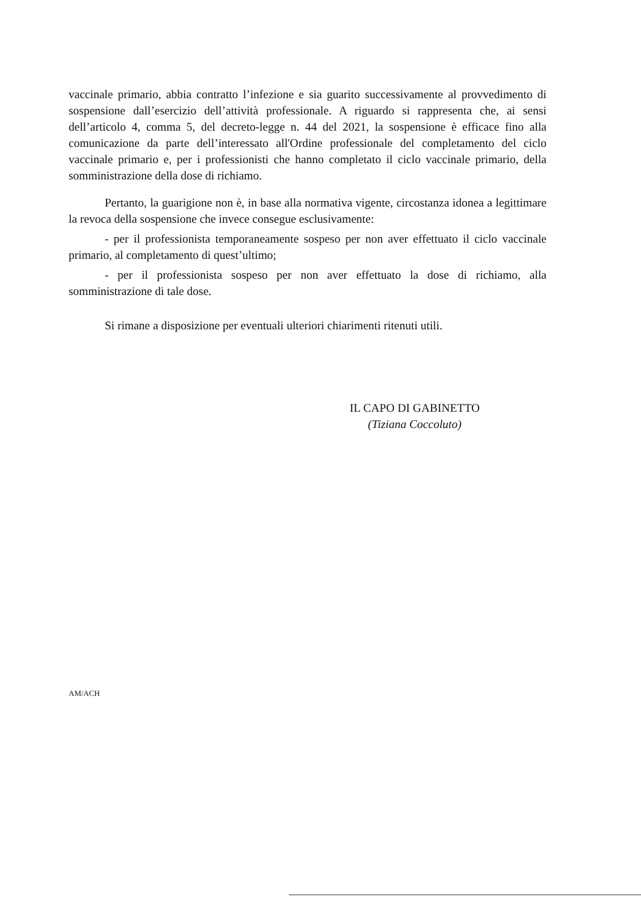vaccinale primario, abbia contratto l’infezione e sia guarito successivamente al provvedimento di sospensione dall’esercizio dell’attività professionale. A riguardo si rappresenta che, ai sensi dell’articolo 4, comma 5, del decreto-legge n. 44 del 2021, la sospensione è efficace fino alla comunicazione da parte dell’interessato all'Ordine professionale del completamento del ciclo vaccinale primario e, per i professionisti che hanno completato il ciclo vaccinale primario, della somministrazione della dose di richiamo.
Pertanto, la guarigione non è, in base alla normativa vigente, circostanza idonea a legittimare la revoca della sospensione che invece consegue esclusivamente:
- per il professionista temporaneamente sospeso per non aver effettuato il ciclo vaccinale primario, al completamento di quest’ultimo;
- per il professionista sospeso per non aver effettuato la dose di richiamo, alla somministrazione di tale dose.
Si rimane a disposizione per eventuali ulteriori chiarimenti ritenuti utili.
IL CAPO DI GABINETTO
(Tiziana Coccoluto)
AM/ACH